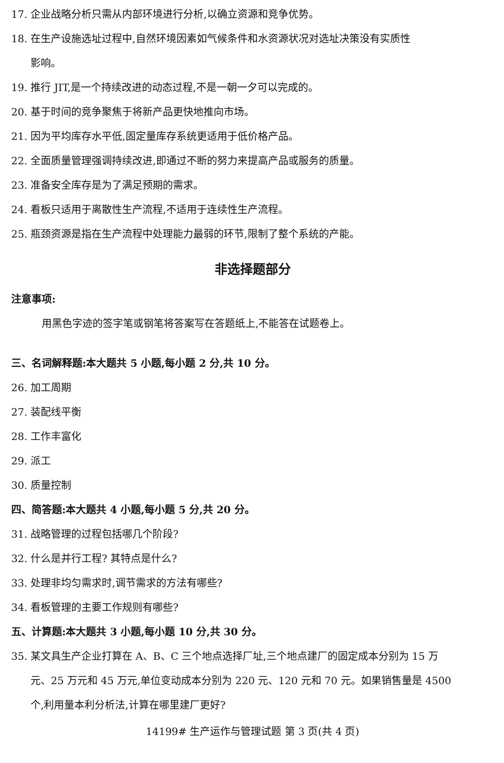17. 企业战略分析只需从内部环境进行分析,以确立资源和竞争优势。
18. 在生产设施选址过程中,自然环境因素如气候条件和水资源状况对选址决策没有实质性
影响。
19. 推行 JIT,是一个持续改进的动态过程,不是一朝一夕可以完成的。
20. 基于时间的竞争聚焦于将新产品更快地推向市场。
21. 因为平均库存水平低,固定量库存系统更适用于低价格产品。
22. 全面质量管理强调持续改进,即通过不断的努力来提高产品或服务的质量。
23. 准备安全库存是为了满足预期的需求。
24. 看板只适用于离散性生产流程,不适用于连续性生产流程。
25. 瓶颈资源是指在生产流程中处理能力最弱的环节,限制了整个系统的产能。
非选择题部分
注意事项:
用黑色字迹的签字笔或钢笔将答案写在答题纸上,不能答在试题卷上。
三、名词解释题:本大题共 5 小题,每小题 2 分,共 10 分。
26. 加工周期
27. 装配线平衡
28. 工作丰富化
29. 派工
30. 质量控制
四、简答题:本大题共 4 小题,每小题 5 分,共 20 分。
31. 战略管理的过程包括哪几个阶段?
32. 什么是并行工程? 其特点是什么?
33. 处理非均匀需求时,调节需求的方法有哪些?
34. 看板管理的主要工作规则有哪些?
五、计算题:本大题共 3 小题,每小题 10 分,共 30 分。
35. 某文具生产企业打算在 A、B、C 三个地点选择厂址,三个地点建厂的固定成本分别为 15 万
元、25 万元和 45 万元,单位变动成本分别为 220 元、120 元和 70 元。如果销售量是 4500
个,利用量本利分析法,计算在哪里建厂更好?
14199# 生产运作与管理试题 第 3 页(共 4 页)